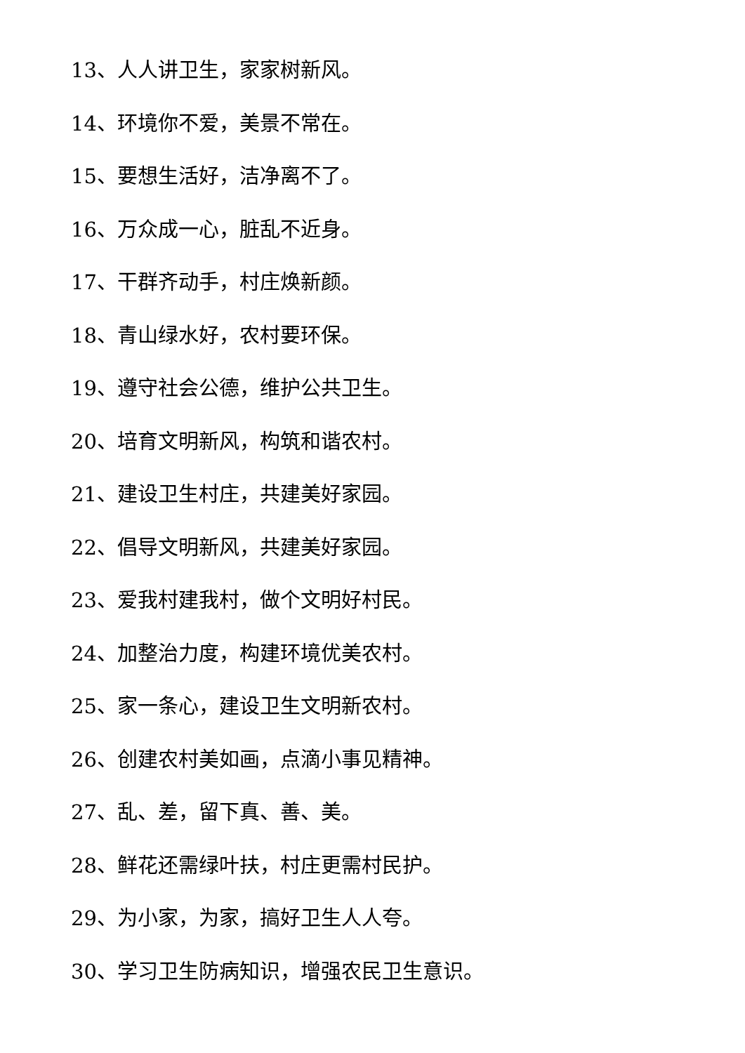13、人人讲卫生，家家树新风。
14、环境你不爱，美景不常在。
15、要想生活好，洁净离不了。
16、万众成一心，脏乱不近身。
17、干群齐动手，村庄焕新颜。
18、青山绿水好，农村要环保。
19、遵守社会公德，维护公共卫生。
20、培育文明新风，构筑和谐农村。
21、建设卫生村庄，共建美好家园。
22、倡导文明新风，共建美好家园。
23、爱我村建我村，做个文明好村民。
24、加整治力度，构建环境优美农村。
25、家一条心，建设卫生文明新农村。
26、创建农村美如画，点滴小事见精神。
27、乱、差，留下真、善、美。
28、鲜花还需绿叶扶，村庄更需村民护。
29、为小家，为家，搞好卫生人人夸。
30、学习卫生防病知识，增强农民卫生意识。